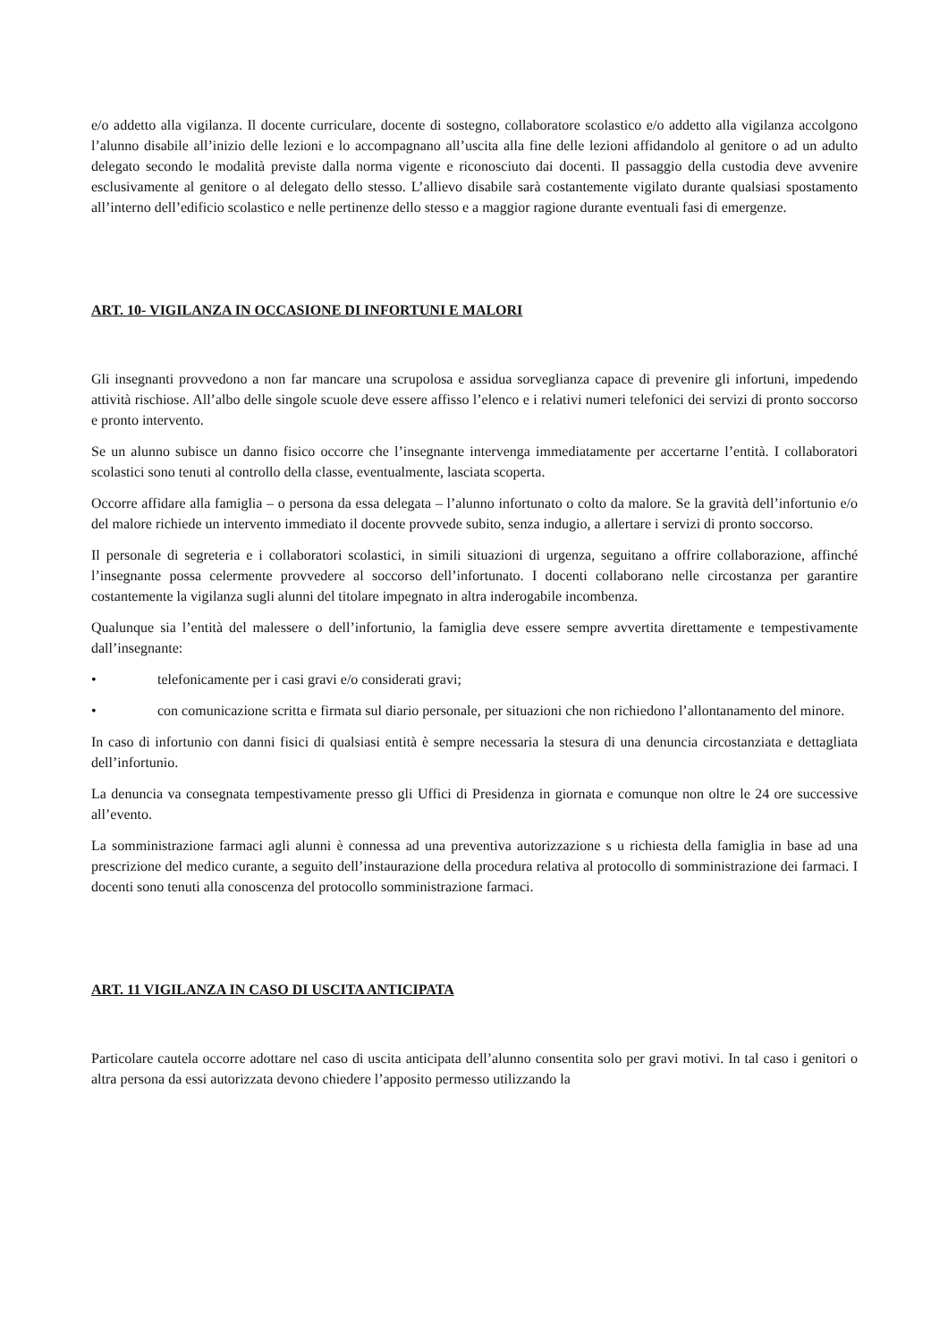e/o addetto alla vigilanza. Il docente curriculare, docente di sostegno, collaboratore scolastico e/o addetto alla vigilanza accolgono l’alunno disabile all’inizio delle lezioni e lo accompagnano all’uscita alla fine delle lezioni affidandolo al genitore o ad un adulto delegato secondo le modalità previste dalla norma vigente e riconosciuto dai docenti. Il passaggio della custodia deve avvenire esclusivamente al genitore o al delegato dello stesso. L’allievo disabile sarà costantemente vigilato durante qualsiasi spostamento all’interno dell’edificio scolastico e nelle pertinenze dello stesso e a maggior ragione durante eventuali fasi di emergenze.
ART. 10- VIGILANZA IN OCCASIONE DI INFORTUNI E MALORI
Gli insegnanti provvedono a non far mancare una scrupolosa e assidua sorveglianza capace di prevenire gli infortuni, impedendo attività rischiose. All’albo delle singole scuole deve essere affisso l’elenco e i relativi numeri telefonici dei servizi di pronto soccorso e pronto intervento.
Se un alunno subisce un danno fisico occorre che l’insegnante intervenga immediatamente per accertarne l’entità. I collaboratori scolastici sono tenuti al controllo della classe, eventualmente, lasciata scoperta.
Occorre affidare alla famiglia – o persona da essa delegata – l’alunno infortunato o colto da malore. Se la gravità dell’infortunio e/o del malore richiede un intervento immediato il docente provvede subito, senza indugio, a allertare i servizi di pronto soccorso.
Il personale di segreteria e i collaboratori scolastici, in simili situazioni di urgenza, seguitano a offrire collaborazione, affinché l’insegnante possa celermente provvedere al soccorso dell’infortunato. I docenti collaborano nelle circostanza per garantire costantemente la vigilanza sugli alunni del titolare impegnato in altra inderogabile incombenza.
Qualunque sia l’entità del malessere o dell’infortunio, la famiglia deve essere sempre avvertita direttamente e tempestivamente dall’insegnante:
• telefonicamente per i casi gravi e/o considerati gravi;
• con comunicazione scritta e firmata sul diario personale, per situazioni che non richiedono l’allontanamento del minore.
In caso di infortunio con danni fisici di qualsiasi entità è sempre necessaria la stesura di una denuncia circostanziata e dettagliata dell’infortunio.
La denuncia va consegnata tempestivamente presso gli Uffici di Presidenza in giornata e comunque non oltre le 24 ore successive all’evento.
La somministrazione farmaci agli alunni è connessa ad una preventiva autorizzazione s u richiesta della famiglia in base ad una prescrizione del medico curante, a seguito dell’instaurazione della procedura relativa al protocollo di somministrazione dei farmaci. I docenti sono tenuti alla conoscenza del protocollo somministrazione farmaci.
ART. 11 VIGILANZA IN CASO DI USCITA ANTICIPATA
Particolare cautela occorre adottare nel caso di uscita anticipata dell’alunno consentita solo per gravi motivi. In tal caso i genitori o altra persona da essi autorizzata devono chiedere l’apposito permesso utilizzando la